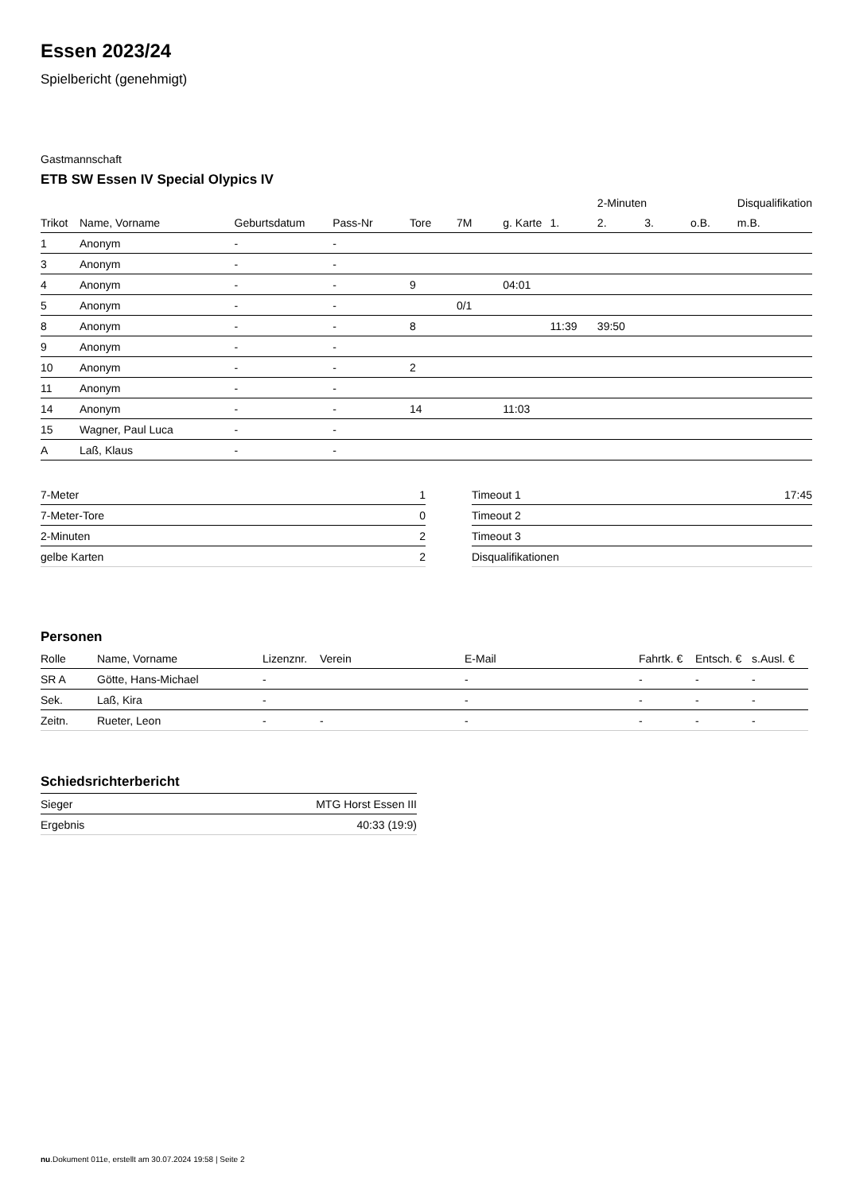Essen 2023/24
Spielbericht (genehmigt)
Gastmannschaft
ETB SW Essen IV Special Olypics IV
| | | | | | | | | 2-Minuten | | | Disqualifikation |
| --- | --- | --- | --- | --- | --- | --- | --- | --- | --- | --- | --- |
| Trikot | Name, Vorname | Geburtsdatum | Pass-Nr | Tore | 7M | g. Karte | 1. | 2. | 3. | o.B. | m.B. |
| 1 | Anonym | - | - | | | | | | | | |
| 3 | Anonym | - | - | | | | | | | | |
| 4 | Anonym | - | - | 9 | | 04:01 | | | | | |
| 5 | Anonym | - | - | | 0/1 | | | | | | |
| 8 | Anonym | - | - | 8 | | | 11:39 | 39:50 | | | |
| 9 | Anonym | - | - | | | | | | | | |
| 10 | Anonym | - | - | 2 | | | | | | | |
| 11 | Anonym | - | - | | | | | | | | |
| 14 | Anonym | - | - | 14 | | 11:03 | | | | | |
| 15 | Wagner, Paul Luca | - | - | | | | | | | | |
| A | Laß, Klaus | - | - | | | | | | | | |
| 7-Meter | 1 |
| 7-Meter-Tore | 0 |
| 2-Minuten | 2 |
| gelbe Karten | 2 |
| Timeout 1 | 17:45 |
| Timeout 2 | |
| Timeout 3 | |
| Disqualifikationen | |
Personen
| Rolle | Name, Vorname | Lizenznr. | Verein | E-Mail | Fahrtk. € | Entsch. € | s.Ausl. € |
| --- | --- | --- | --- | --- | --- | --- | --- |
| SR A | Götte, Hans-Michael | - | | - | - | - | - |
| Sek. | Laß, Kira | - | | - | - | - | - |
| Zeitn. | Rueter, Leon | - | - | - | - | - | - |
Schiedsrichterbericht
| Sieger | MTG Horst Essen III |
| Ergebnis | 40:33 (19:9) |
nu.Dokument 011e, erstellt am 30.07.2024 19:58 | Seite 2